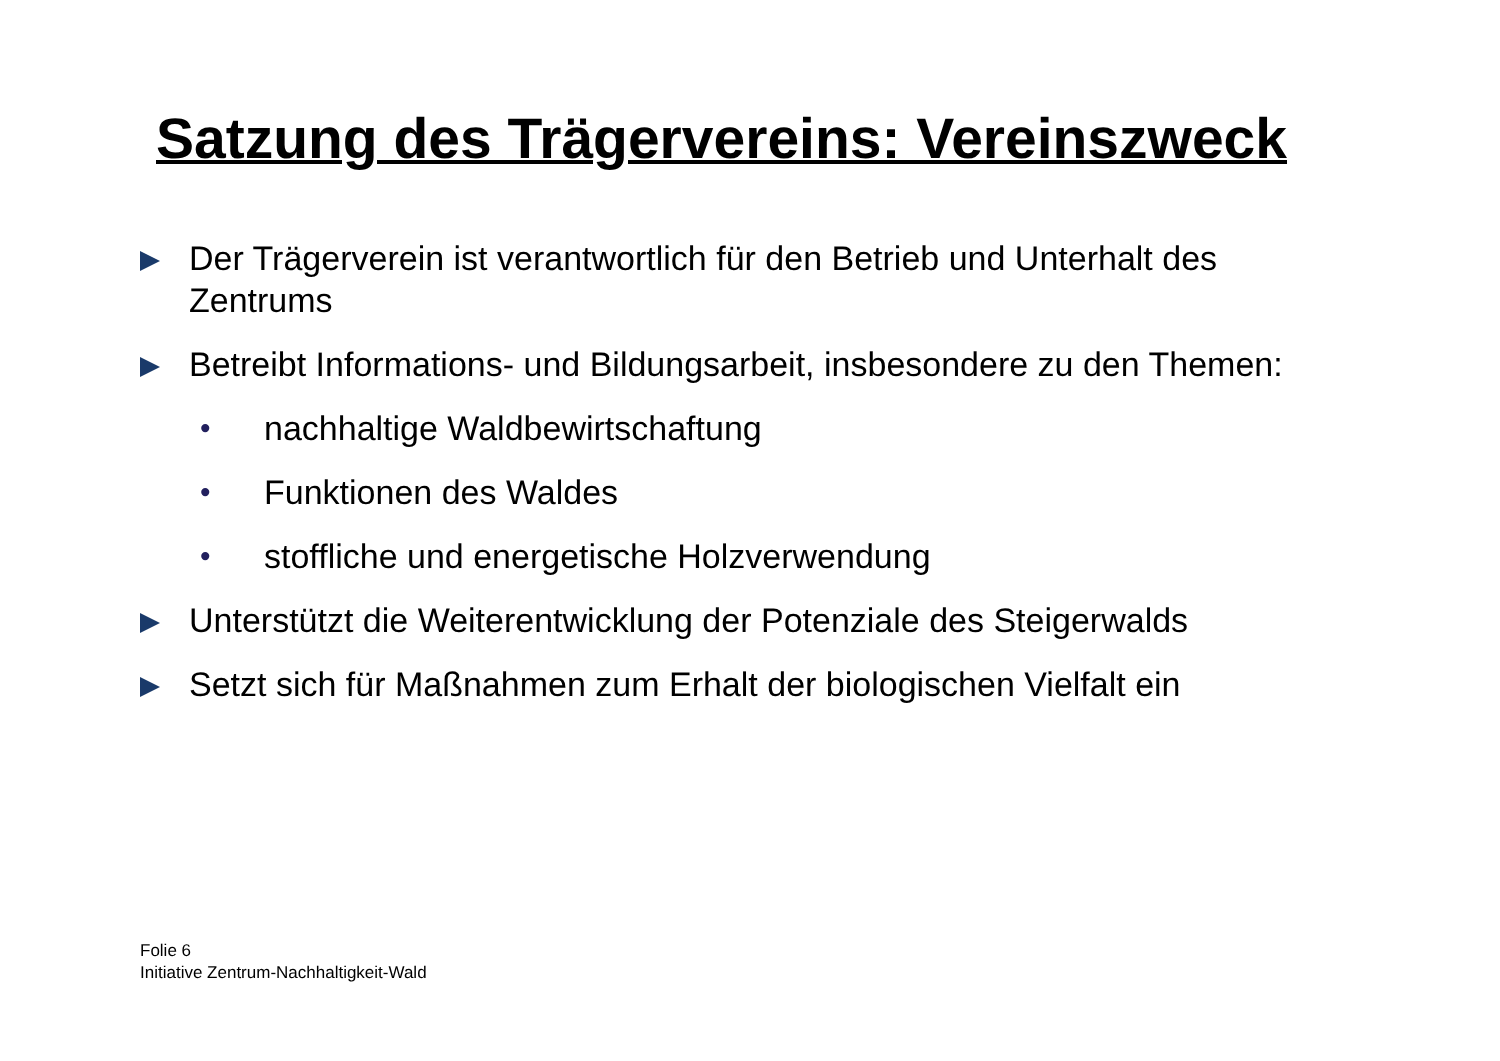Satzung des Trägervereins: Vereinszweck
Der Trägerverein ist verantwortlich für den Betrieb und Unterhalt des Zentrums
Betreibt Informations- und Bildungsarbeit, insbesondere zu den Themen:
• nachhaltige Waldbewirtschaftung
• Funktionen des Waldes
• stoffliche und energetische Holzverwendung
Unterstützt die Weiterentwicklung der Potenziale des Steigerwalds
Setzt sich für Maßnahmen zum Erhalt der biologischen Vielfalt ein
Folie 6
Initiative Zentrum-Nachhaltigkeit-Wald